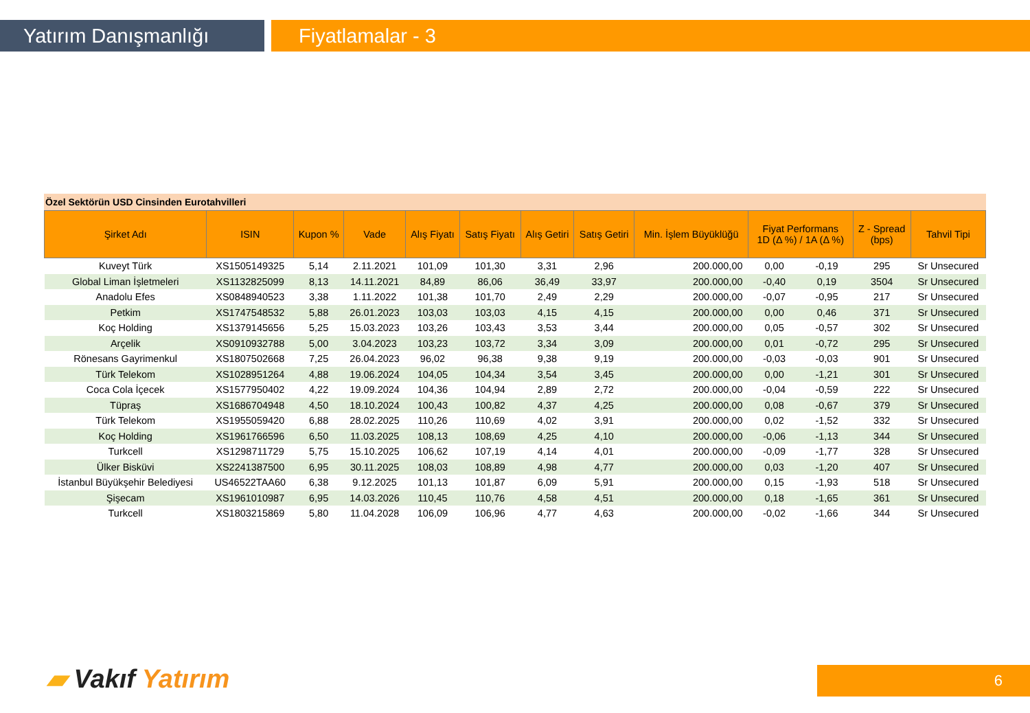Yatırım Danışmanlığı Fiyatlamalar - 3
Özel Sektörün USD Cinsinden Eurotahvilleri
| Şirket Adı | ISIN | Kupon % | Vade | Alış Fiyatı | Satış Fiyatı | Alış Getiri | Satış Getiri | Min. İşlem Büyüklüğü | Fiyat Performans 1D (Δ %) / 1A (Δ %) | | Z - Spread (bps) | Tahvil Tipi |
| --- | --- | --- | --- | --- | --- | --- | --- | --- | --- | --- | --- | --- |
| Kuveyt Türk | XS1505149325 | 5,14 | 2.11.2021 | 101,09 | 101,30 | 3,31 | 2,96 | 200.000,00 | 0,00 | -0,19 | 295 | Sr Unsecured |
| Global Liman İşletmeleri | XS1132825099 | 8,13 | 14.11.2021 | 84,89 | 86,06 | 36,49 | 33,97 | 200.000,00 | -0,40 | 0,19 | 3504 | Sr Unsecured |
| Anadolu Efes | XS0848940523 | 3,38 | 1.11.2022 | 101,38 | 101,70 | 2,49 | 2,29 | 200.000,00 | -0,07 | -0,95 | 217 | Sr Unsecured |
| Petkim | XS1747548532 | 5,88 | 26.01.2023 | 103,03 | 103,03 | 4,15 | 4,15 | 200.000,00 | 0,00 | 0,46 | 371 | Sr Unsecured |
| Koç Holding | XS1379145656 | 5,25 | 15.03.2023 | 103,26 | 103,43 | 3,53 | 3,44 | 200.000,00 | 0,05 | -0,57 | 302 | Sr Unsecured |
| Arçelik | XS0910932788 | 5,00 | 3.04.2023 | 103,23 | 103,72 | 3,34 | 3,09 | 200.000,00 | 0,01 | -0,72 | 295 | Sr Unsecured |
| Rönesans Gayrimenkul | XS1807502668 | 7,25 | 26.04.2023 | 96,02 | 96,38 | 9,38 | 9,19 | 200.000,00 | -0,03 | -0,03 | 901 | Sr Unsecured |
| Türk Telekom | XS1028951264 | 4,88 | 19.06.2024 | 104,05 | 104,34 | 3,54 | 3,45 | 200.000,00 | 0,00 | -1,21 | 301 | Sr Unsecured |
| Coca Cola İçecek | XS1577950402 | 4,22 | 19.09.2024 | 104,36 | 104,94 | 2,89 | 2,72 | 200.000,00 | -0,04 | -0,59 | 222 | Sr Unsecured |
| Tüpraş | XS1686704948 | 4,50 | 18.10.2024 | 100,43 | 100,82 | 4,37 | 4,25 | 200.000,00 | 0,08 | -0,67 | 379 | Sr Unsecured |
| Türk Telekom | XS1955059420 | 6,88 | 28.02.2025 | 110,26 | 110,69 | 4,02 | 3,91 | 200.000,00 | 0,02 | -1,52 | 332 | Sr Unsecured |
| Koç Holding | XS1961766596 | 6,50 | 11.03.2025 | 108,13 | 108,69 | 4,25 | 4,10 | 200.000,00 | -0,06 | -1,13 | 344 | Sr Unsecured |
| Turkcell | XS1298711729 | 5,75 | 15.10.2025 | 106,62 | 107,19 | 4,14 | 4,01 | 200.000,00 | -0,09 | -1,77 | 328 | Sr Unsecured |
| Ülker Bisküvi | XS2241387500 | 6,95 | 30.11.2025 | 108,03 | 108,89 | 4,98 | 4,77 | 200.000,00 | 0,03 | -1,20 | 407 | Sr Unsecured |
| İstanbul Büyükşehir Belediyesi | US46522TAA60 | 6,38 | 9.12.2025 | 101,13 | 101,87 | 6,09 | 5,91 | 200.000,00 | 0,15 | -1,93 | 518 | Sr Unsecured |
| Şişecam | XS1961010987 | 6,95 | 14.03.2026 | 110,45 | 110,76 | 4,58 | 4,51 | 200.000,00 | 0,18 | -1,65 | 361 | Sr Unsecured |
| Turkcell | XS1803215869 | 5,80 | 11.04.2028 | 106,09 | 106,96 | 4,77 | 4,63 | 200.000,00 | -0,02 | -1,66 | 344 | Sr Unsecured |
▰ Vakıf Yatırım 6